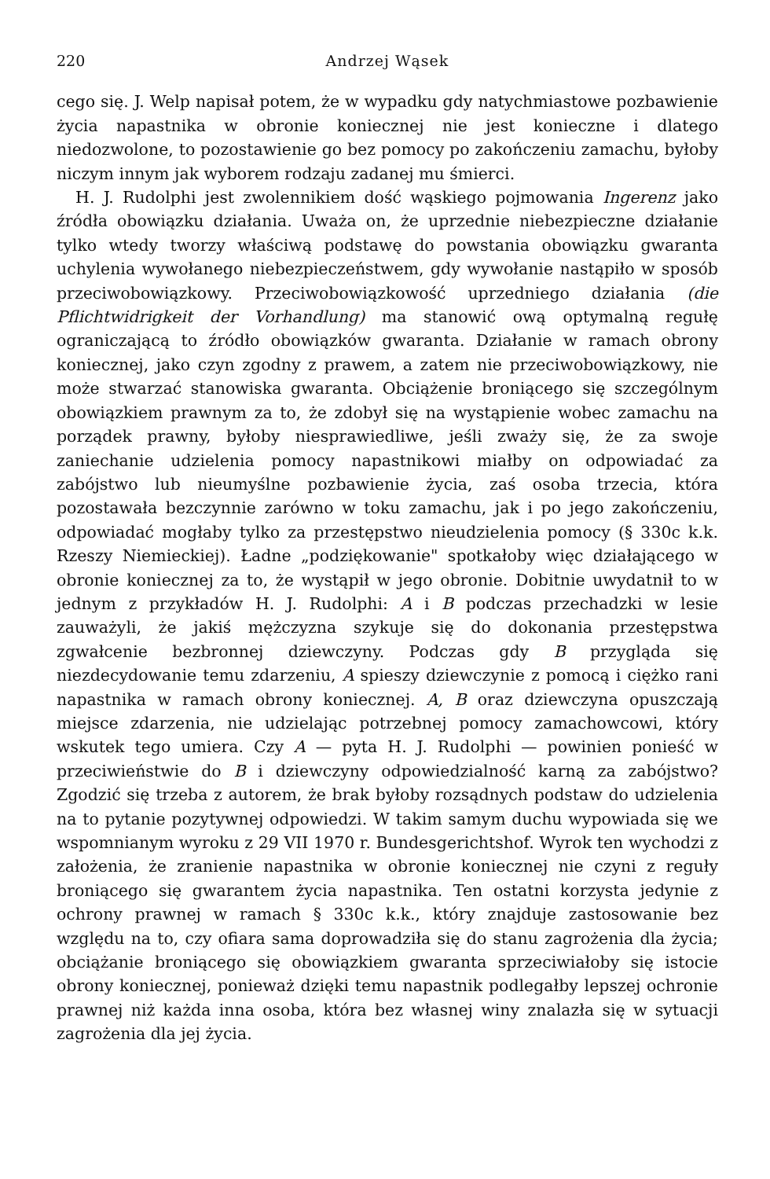220 Andrzej Wąsek
cego się. J. Welp napisał potem, że w wypadku gdy natychmiastowe pozbawienie życia napastnika w obronie koniecznej nie jest konieczne i dlatego niedozwolone, to pozostawienie go bez pomocy po zakończeniu zamachu, byłoby niczym innym jak wyborem rodzaju zadanej mu śmierci.
H. J. Rudolphi jest zwolennikiem dość wąskiego pojmowania Ingerenz jako źródła obowiązku działania. Uważa on, że uprzednie niebezpieczne działanie tylko wtedy tworzy właściwą podstawę do powstania obowiązku gwaranta uchylenia wywołanego niebezpieczeństwem, gdy wywołanie nastąpiło w sposób przeciwobowiązkowy. Przeciwobowiązkowość uprzedniego działania (die Pflichtwidrigkeit der Vorhandlung) ma stanowić ową optymalną regułę ograniczającą to źródło obowiązków gwaranta. Działanie w ramach obrony koniecznej, jako czyn zgodny z prawem, a zatem nie przeciwobowiązkowy, nie może stwarzać stanowiska gwaranta. Obciążenie broniącego się szczególnym obowiązkiem prawnym za to, że zdobył się na wystąpienie wobec zamachu na porządek prawny, byłoby niesprawiedliwe, jeśli zważy się, że za swoje zaniechanie udzielenia pomocy napastnikowi miałby on odpowiadać za zabójstwo lub nieumyślne pozbawienie życia, zaś osoba trzecia, która pozostawała bezczynnie zarówno w toku zamachu, jak i po jego zakończeniu, odpowiadać mogłaby tylko za przestępstwo nieudzielenia pomocy (§ 330c k.k. Rzeszy Niemieckiej). Ładne „podziękowanie" spotkałoby więc działającego w obronie koniecznej za to, że wystąpił w jego obronie. Dobitnie uwydatnił to w jednym z przykładów H. J. Rudolphi: A i B podczas przechadzki w lesie zauważyli, że jakiś mężczyzna szykuje się do dokonania przestępstwa zgwałcenie bezbronnej dziewczyny. Podczas gdy B przygląda się niezdecydowanie temu zdarzeniu, A spieszy dziewczynie z pomocą i ciężko rani napastnika w ramach obrony koniecznej. A, B oraz dziewczyna opuszczają miejsce zdarzenia, nie udzielając potrzebnej pomocy zamachowcowi, który wskutek tego umiera. Czy A — pyta H. J. Rudolphi — powinien ponieść w przeciwieństwie do B i dziewczyny odpowiedzialność karną za zabójstwo? Zgodzić się trzeba z autorem, że brak byłoby rozsądnych podstaw do udzielenia na to pytanie pozytywnej odpowiedzi. W takim samym duchu wypowiada się we wspomnianym wyroku z 29 VII 1970 r. Bundesgerichtshof. Wyrok ten wychodzi z założenia, że zranienie napastnika w obronie koniecznej nie czyni z reguły broniącego się gwarantem życia napastnika. Ten ostatni korzysta jedynie z ochrony prawnej w ramach § 330c k.k., który znajduje zastosowanie bez względu na to, czy ofiara sama doprowadziła się do stanu zagrożenia dla życia; obciążanie broniącego się obowiązkiem gwaranta sprzeciwiałoby się istocie obrony koniecznej, ponieważ dzięki temu napastnik podlegałby lepszej ochronie prawnej niż każda inna osoba, która bez własnej winy znalazła się w sytuacji zagrożenia dla jej życia.